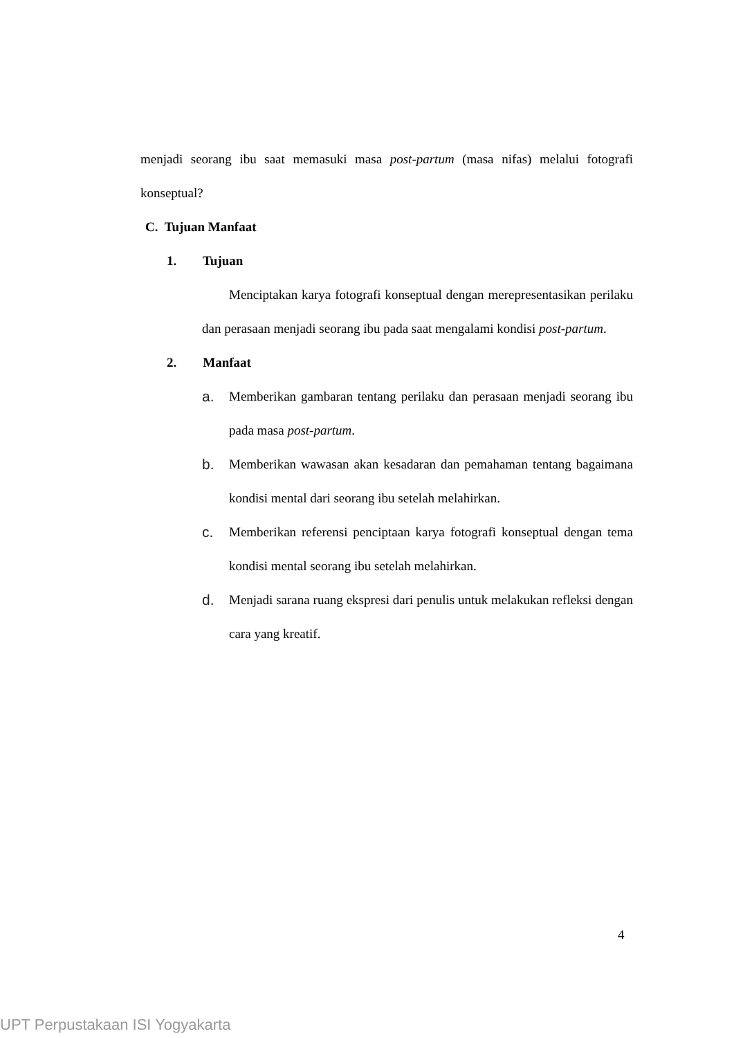menjadi seorang ibu saat memasuki masa post-partum (masa nifas) melalui fotografi konseptual?
C. Tujuan Manfaat
1. Tujuan
Menciptakan karya fotografi konseptual dengan merepresentasikan perilaku dan perasaan menjadi seorang ibu pada saat mengalami kondisi post-partum.
2. Manfaat
a. Memberikan gambaran tentang perilaku dan perasaan menjadi seorang ibu pada masa post-partum.
b. Memberikan wawasan akan kesadaran dan pemahaman tentang bagaimana kondisi mental dari seorang ibu setelah melahirkan.
c. Memberikan referensi penciptaan karya fotografi konseptual dengan tema kondisi mental seorang ibu setelah melahirkan.
d. Menjadi sarana ruang ekspresi dari penulis untuk melakukan refleksi dengan cara yang kreatif.
4
UPT Perpustakaan ISI Yogyakarta